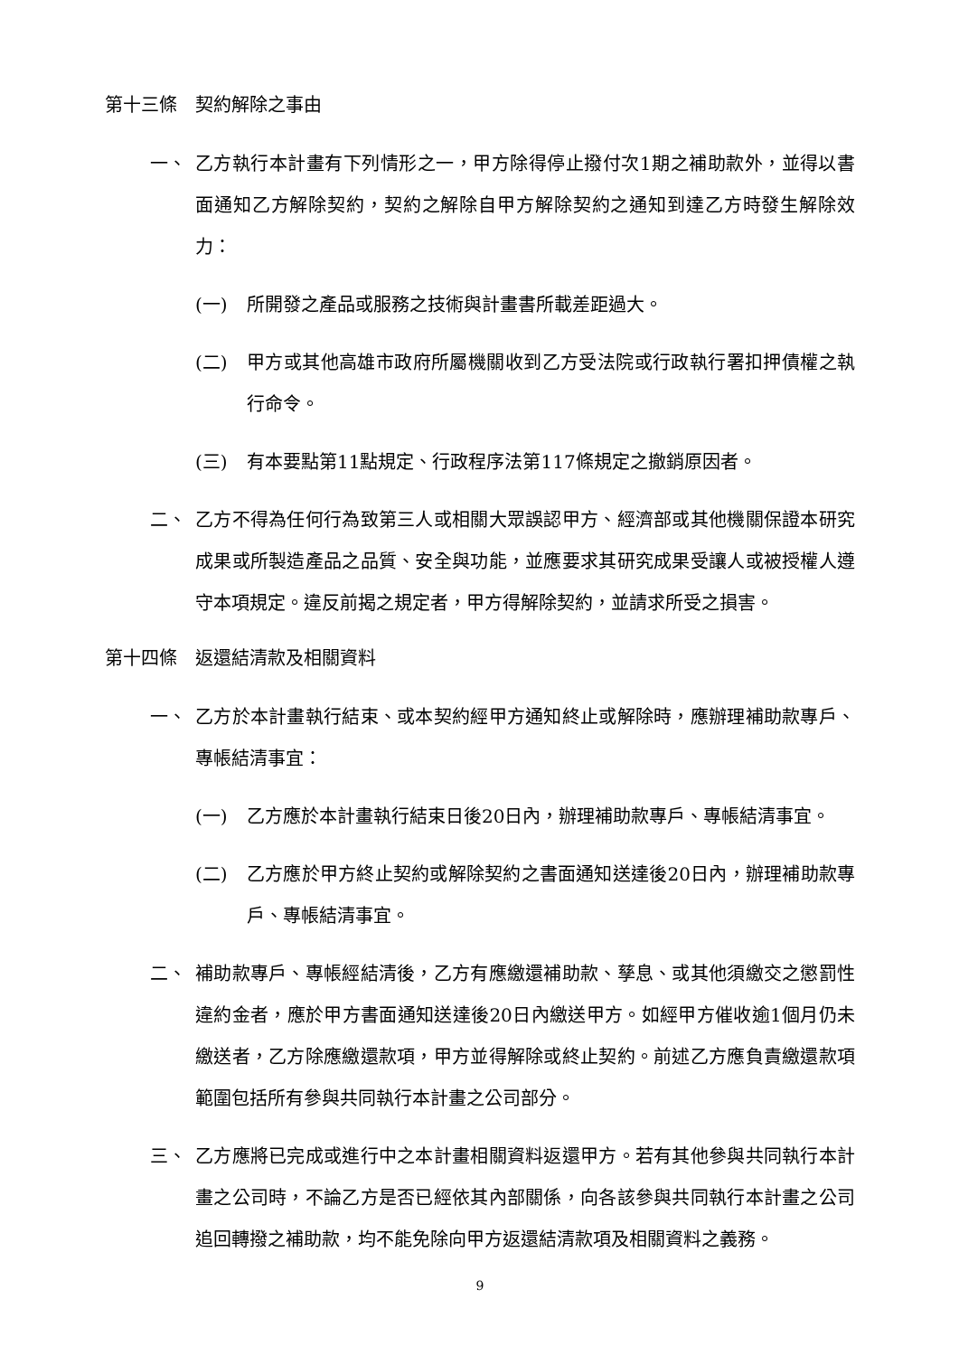第十三條　契約解除之事由
一、 乙方執行本計畫有下列情形之一，甲方除得停止撥付次1期之補助款外，並得以書面通知乙方解除契約，契約之解除自甲方解除契約之通知到達乙方時發生解除效力：
(一) 所開發之產品或服務之技術與計畫書所載差距過大。
(二) 甲方或其他高雄市政府所屬機關收到乙方受法院或行政執行署扣押債權之執行命令。
(三) 有本要點第11點規定、行政程序法第117條規定之撤銷原因者。
二、 乙方不得為任何行為致第三人或相關大眾誤認甲方、經濟部或其他機關保證本研究成果或所製造產品之品質、安全與功能，並應要求其研究成果受讓人或被授權人遵守本項規定。違反前揭之規定者，甲方得解除契約，並請求所受之損害。
第十四條　返還結清款及相關資料
一、 乙方於本計畫執行結束、或本契約經甲方通知終止或解除時，應辦理補助款專戶、專帳結清事宜：
(一) 乙方應於本計畫執行結束日後20日內，辦理補助款專戶、專帳結清事宜。
(二) 乙方應於甲方終止契約或解除契約之書面通知送達後20日內，辦理補助款專戶、專帳結清事宜。
二、 補助款專戶、專帳經結清後，乙方有應繳還補助款、孳息、或其他須繳交之懲罰性違約金者，應於甲方書面通知送達後20日內繳送甲方。如經甲方催收逾1個月仍未繳送者，乙方除應繳還款項，甲方並得解除或終止契約。前述乙方應負責繳還款項範圍包括所有參與共同執行本計畫之公司部分。
三、 乙方應將已完成或進行中之本計畫相關資料返還甲方。若有其他參與共同執行本計畫之公司時，不論乙方是否已經依其內部關係，向各該參與共同執行本計畫之公司追回轉撥之補助款，均不能免除向甲方返還結清款項及相關資料之義務。
9